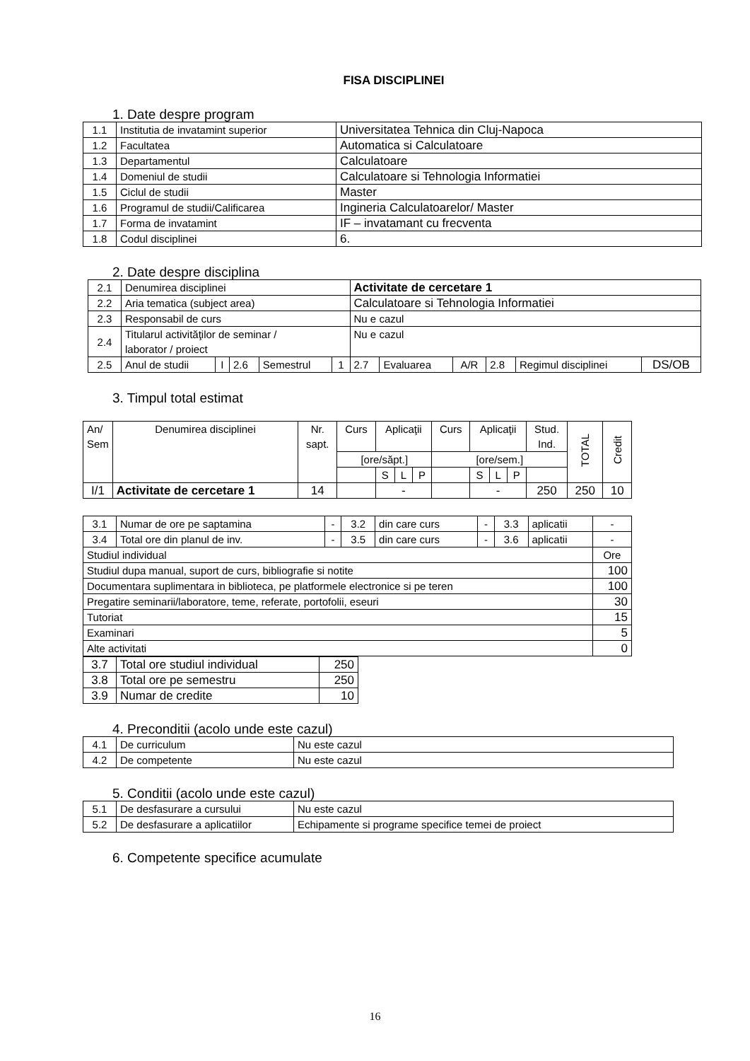FISA DISCIPLINEI
1. Date despre program
| 1.1 | Institutia de invatamint superior | Universitatea Tehnica din Cluj-Napoca |
| 1.2 | Facultatea | Automatica si Calculatoare |
| 1.3 | Departamentul | Calculatoare |
| 1.4 | Domeniul de studii | Calculatoare si Tehnologia Informatiei |
| 1.5 | Ciclul de studii | Master |
| 1.6 | Programul de studii/Calificarea | Ingineria Calculatoarelor/ Master |
| 1.7 | Forma de invatamint | IF – invatamant cu frecventa |
| 1.8 | Codul disciplinei | 6. |
2. Date despre disciplina
| 2.1 | Denumirea disciplinei | | | | | Activitate de cercetare 1 | | | | | |
| 2.2 | Aria tematica (subject area) | | | | | Calculatoare si Tehnologia Informatiei | | | | | |
| 2.3 | Responsabil de curs | | | | | Nu e cazul | | | | | |
| 2.4 | Titularul activităţilor de seminar / laborator / proiect | | | | | Nu e cazul | | | | | |
| 2.5 | Anul de studii | I | 2.6 | Semestrul | 1 | 2.7 | Evaluarea | A/R | 2.8 | Regimul disciplinei | DS/OB |
3. Timpul total estimat
| An/ Sem | Denumirea disciplinei | Nr. sapt. | Curs | Aplicaţii | | | Curs | Aplicaţii | | | Stud. Ind. | TOTAL | Credit |
| | | | [ore/săpt.] | | | | [ore/sem.] | | | | | | |
| | | | | S | L | P | | S | L | P | | | |
| I/1 | Activitate de cercetare 1 | 14 | | - | | | | - | | | 250 | 250 | 10 |
| 3.1 | Numar de ore pe saptamina | - | 3.2 | din care curs | - | 3.3 | aplicatii | - |
| 3.4 | Total ore din planul de inv. | - | 3.5 | din care curs | - | 3.6 | aplicatii | - |
| Studiul individual | | | | | | | | Ore |
| Studiul dupa manual, suport de curs, bibliografie si notite | | | | | | | | 100 |
| Documentara suplimentara in biblioteca, pe platformele electronice si pe teren | | | | | | | | 100 |
| Pregatire seminarii/laboratore, teme, referate, portofolii, eseuri | | | | | | | | 30 |
| Tutoriat | | | | | | | | 15 |
| Examinari | | | | | | | | 5 |
| Alte activitati | | | | | | | | 0 |
| 3.7 | Total ore studiul individual | 250 |
| 3.8 | Total ore pe semestru | 250 |
| 3.9 | Numar de credite | 10 |
4. Preconditii (acolo unde este cazul)
| 4.1 | De curriculum | Nu este cazul |
| 4.2 | De competente | Nu este cazul |
5. Conditii (acolo unde este cazul)
| 5.1 | De desfasurare a cursului | Nu este cazul |
| 5.2 | De desfasurare a aplicatiilor | Echipamente si programe specifice temei de proiect |
6. Competente specifice acumulate
16